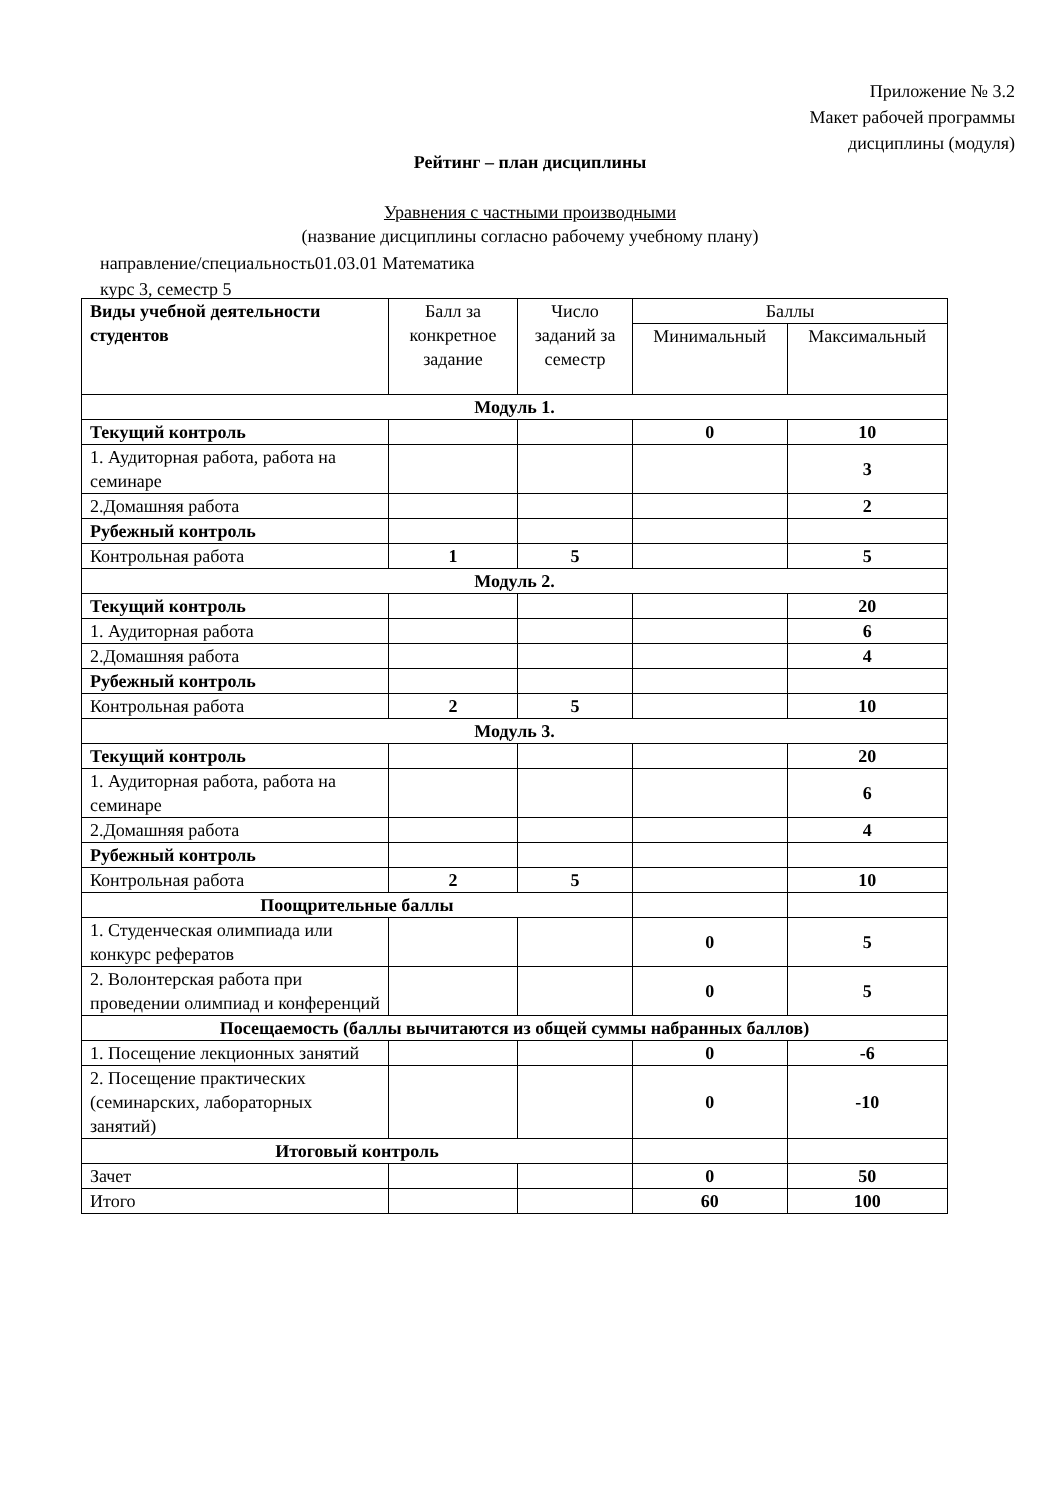Приложение № 3.2
Макет рабочей программы
дисциплины (модуля)
Рейтинг – план дисциплины
Уравнения с частными производными
(название дисциплины согласно рабочему учебному плану)
направление/специальность01.03.01 Математика
курс 3, семестр 5
| Виды учебной деятельности студентов | Балл за конкретное задание | Число заданий за семестр | Баллы | |
| --- | --- | --- | --- | --- |
| | | | Минимальный | Максимальный |
| Модуль 1. | | | | |
| Текущий контроль | | | 0 | 10 |
| 1. Аудиторная работа, работа на семинаре | | | | 3 |
| 2.Домашняя работа | | | | 2 |
| Рубежный контроль | | | | |
| Контрольная работа | 1 | 5 | | 5 |
| Модуль 2. | | | | |
| Текущий контроль | | | | 20 |
| 1. Аудиторная работа | | | | 6 |
| 2.Домашняя работа | | | | 4 |
| Рубежный контроль | | | | |
| Контрольная работа | 2 | 5 | | 10 |
| Модуль 3. | | | | |
| Текущий контроль | | | | 20 |
| 1. Аудиторная работа, работа на семинаре | | | | 6 |
| 2.Домашняя работа | | | | 4 |
| Рубежный контроль | | | | |
| Контрольная работа | 2 | 5 | | 10 |
| Поощрительные баллы | | | | |
| 1. Студенческая олимпиада или конкурс рефератов | | | 0 | 5 |
| 2. Волонтерская работа при проведении олимпиад и конференций | | | 0 | 5 |
| Посещаемость (баллы вычитаются из общей суммы набранных баллов) | | | | |
| 1. Посещение лекционных занятий | | | 0 | -6 |
| 2. Посещение практических (семинарских, лабораторных занятий) | | | 0 | -10 |
| Итоговый контроль | | | | |
| Зачет | | | 0 | 50 |
| Итого | | | 60 | 100 |